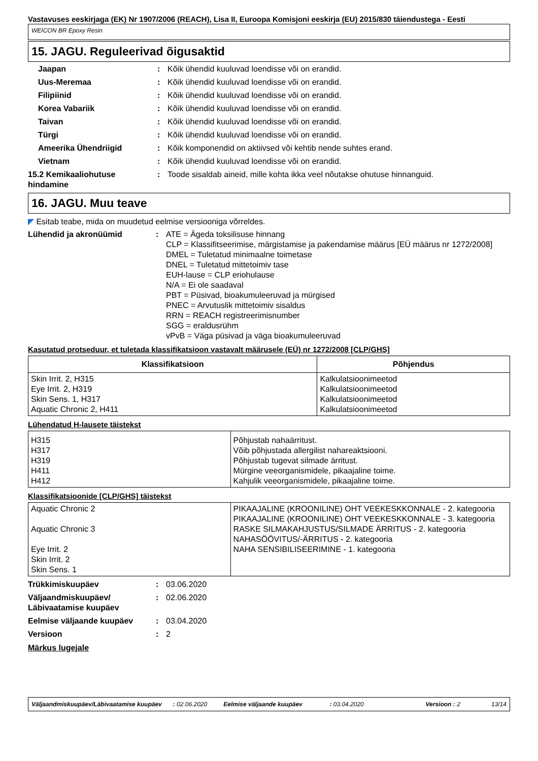Vastavuses eeskirjaga (EK) Nr 1907/2006 (REACH), Lisa II, Euroopa Komisjoni eeskirja (EU) 2015/830 täiendustega - Eesti
WEICON BR Epoxy Resin
15. JAGU. Reguleerivad õigusaktid
Jaapan : Kõik ühendid kuuluvad loendisse või on erandid.
Uus-Meremaa : Kõik ühendid kuuluvad loendisse või on erandid.
Filipiinid : Kõik ühendid kuuluvad loendisse või on erandid.
Korea Vabariik : Kõik ühendid kuuluvad loendisse või on erandid.
Taivan : Kõik ühendid kuuluvad loendisse või on erandid.
Türgi : Kõik ühendid kuuluvad loendisse või on erandid.
Ameerika Ühendriigid : Kõik komponendid on aktiivsed või kehtib nende suhtes erand.
Vietnam : Kõik ühendid kuuluvad loendisse või on erandid.
15.2 Kemikaaliohutuse hindamine
: Toode sisaldab aineid, mille kohta ikka veel nõutakse ohutuse hinnanguid.
16. JAGU. Muu teave
◤ Esitab teabe, mida on muudetud eelmise versiooniga võrreldes.
Lühendid ja akronüümid : ATE = Ägeda toksilisuse hinnang
CLP = Klassifitseerimise, märgistamise ja pakendamise määrus [EÜ määrus nr 1272/2008]
DMEL = Tuletatud minimaalne toimetase
DNEL = Tuletatud mittetoimiv tase
EUH-lause = CLP eriohulause
N/A = Ei ole saadaval
PBT = Püsivad, bioakumuleeruvad ja mürgised
PNEC = Arvutuslik mittetoimiv sisaldus
RRN = REACH registreerimisnumber
SGG = eraldusrühm
vPvB = Väga püsivad ja väga bioakumuleeruvad
Kasutatud protseduur, et tuletada klassifikatsioon vastavalt määrusele (EÜ) nr 1272/2008 [CLP/GHS]
| Klassifikatsioon | Põhjendus |
| --- | --- |
| Skin Irrit. 2, H315 Eye Irrit. 2, H319 Skin Sens. 1, H317 Aquatic Chronic 2, H411 | Kalkulatsioonimeetod Kalkulatsioonimeetod Kalkulatsioonimeetod Kalkulatsioonimeetod |
Lühendatud H-lausete täistekst
| H315 H317 H319 H411 H412 | Põhjustab nahaärritust. Võib põhjustada allergilist nahareaktsiooni. Põhjustab tugevat silmade ärritust. Mürgine veeorganismidele, pikaajaline toime. Kahjulik veeorganismidele, pikaajaline toime. |
Klassifikatsioonide [CLP/GHS] täistekst
| Aquatic Chronic 2 Aquatic Chronic 3 Eye Irrit. 2 Skin Irrit. 2 Skin Sens. 1 | PIKAAJALINE (KROONILINE) OHT VEEKESKKONNALE - 2. kategooria PIKAAJALINE (KROONILINE) OHT VEEKESKKONNALE - 3. kategooria RASKE SILMAKAHJUSTUS/SILMADE ÄRRITUS - 2. kategooria NAHASÖÖVITUS/-ÄRRITUS - 2. kategooria NAHA SENSIBILISEERIMINE - 1. kategooria |
Trükkimiskuupäev : 03.06.2020
Väljaandmiskuupäev/ Läbivaatamise kuupäev
: 02.06.2020
Eelmise väljaande kuupäev : 03.04.2020
Versioon : 2
Märkus lugejale
Väljaandmiskuupäev/Läbivaatamise kuupäev: 02.06.2020 Eelmise väljaande kuupäev: 03.04.2020 Versioon : 2 13/14